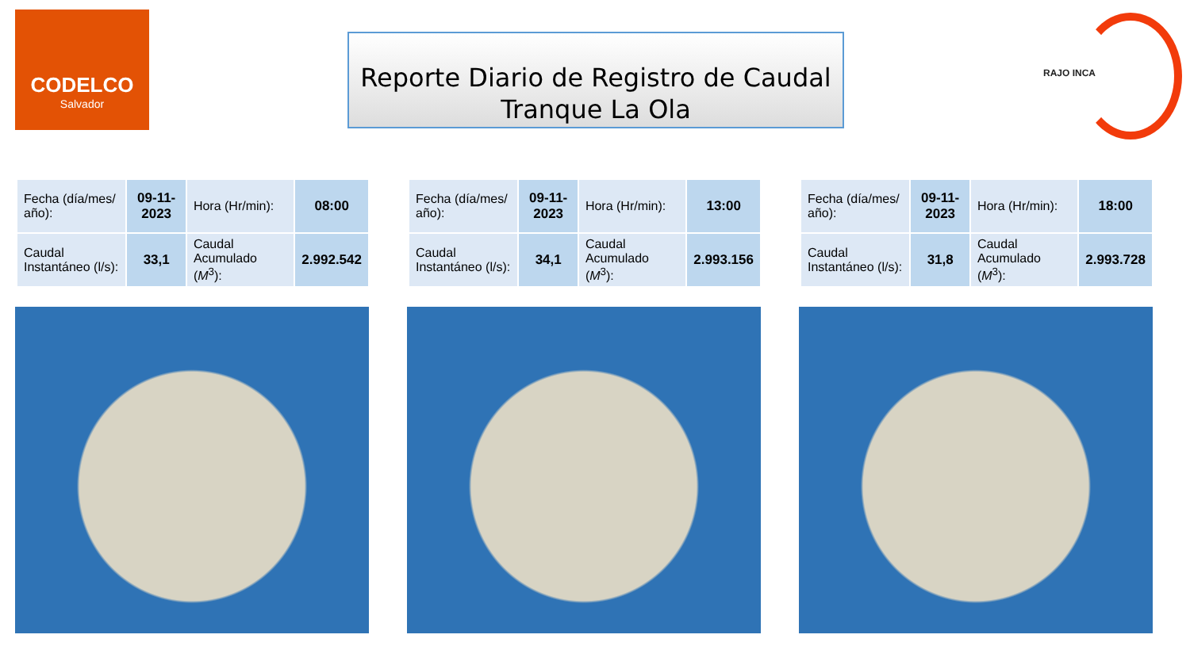CODELCO
Salvador
Reporte Diario de Registro de Caudal
Tranque La Ola
RAJO INCA
| Fecha (día/mes/ año): | 09-11-2023 | Hora (Hr/min): | 08:00 |
| Caudal Instantáneo (l/s): | 33,1 | Caudal Acumulado ( M<sup>3</sup>): | 2.992.542 |
| Fecha (día/mes/ año): | 09-11-2023 | Hora (Hr/min): | 13:00 |
| Caudal Instantáneo (l/s): | 34,1 | Caudal Acumulado ( M<sup>3</sup>): | 2.993.156 |
| Fecha (día/mes/ año): | 09-11-2023 | Hora (Hr/min): | 18:00 |
| Caudal Instantáneo (l/s): | 31,8 | Caudal Acumulado ( M<sup>3</sup>): | 2.993.728 |